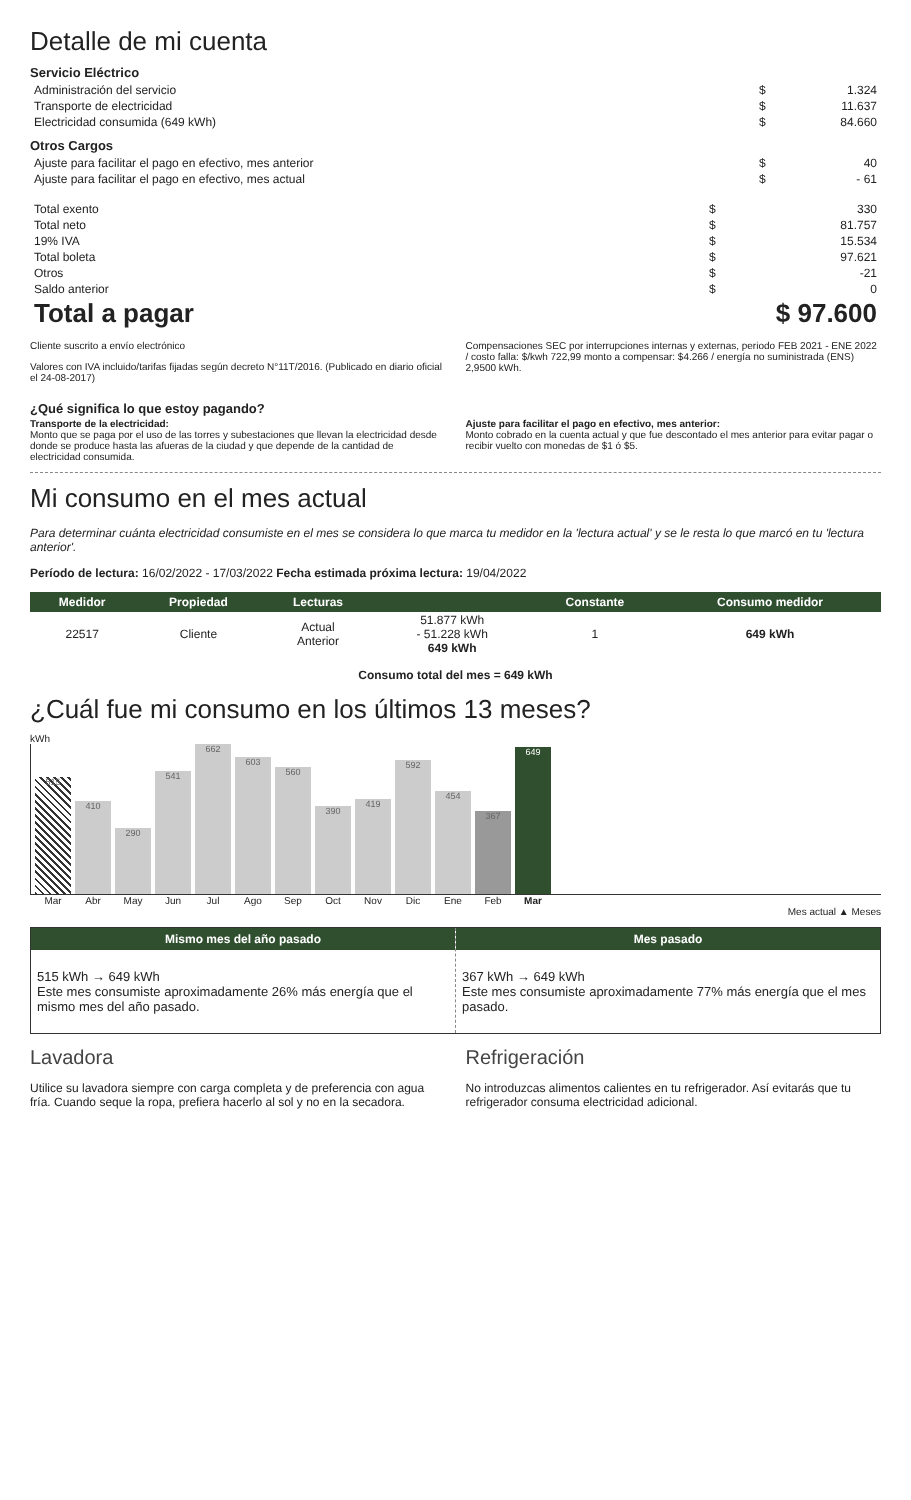Detalle de mi cuenta
Servicio Eléctrico
| Administración del servicio | $ | 1.324 |
| Transporte de electricidad | $ | 11.637 |
| Electricidad consumida (649 kWh) | $ | 84.660 |
Otros Cargos
| Ajuste para facilitar el pago en efectivo, mes anterior | $ | 40 |
| Ajuste para facilitar el pago en efectivo, mes actual | $ | - 61 |
| Total exento | $ | 330 |
| Total neto | $ | 81.757 |
| 19% IVA | $ | 15.534 |
| Total boleta | $ | 97.621 |
| Otros | $ | -21 |
| Saldo anterior | $ | 0 |
| Total a pagar | | $ 97.600 |
Cliente suscrito a envío electrónico
Valores con IVA incluido/tarifas fijadas según decreto N°11T/2016. (Publicado en diario oficial el 24-08-2017)
Compensaciones SEC por interrupciones internas y externas, periodo FEB 2021 - ENE 2022 / costo falla: $/kwh 722,99 monto a compensar: $4.266 / energía no suministrada (ENS) 2,9500 kWh.
¿Qué significa lo que estoy pagando?
Transporte de la electricidad:
Monto que se paga por el uso de las torres y subestaciones que llevan la electricidad desde donde se produce hasta las afueras de la ciudad y que depende de la cantidad de electricidad consumida.
Ajuste para facilitar el pago en efectivo, mes anterior:
Monto cobrado en la cuenta actual y que fue descontado el mes anterior para evitar pagar o recibir vuelto con monedas de $1 ó $5.
Mi consumo en el mes actual
Para determinar cuánta electricidad consumiste en el mes se considera lo que marca tu medidor en la 'lectura actual' y se le resta lo que marcó en tu 'lectura anterior'.
Período de lectura: 16/02/2022 - 17/03/2022 Fecha estimada próxima lectura: 19/04/2022
| Medidor | Propiedad | Lecturas | | Constante | Consumo medidor |
| --- | --- | --- | --- | --- | --- |
| 22517 | Cliente | Actual Anterior | 51.877 kWh - 51.228 kWh 649 kWh | 1 | 649 kWh |
Consumo total del mes = 649 kWh
¿Cuál fue mi consumo en los últimos 13 meses?
kWh
515
410
290
541
662
603
560
390
419
592
454
367
649
Mar Abr May Jun Jul Ago Sep Oct Nov Dic Ene Feb Mar
Mes actual ▲ Meses
Mismo mes del año pasado
515 kWh → 649 kWh
Este mes consumiste aproximadamente 26% más energía que el mismo mes del año pasado.
Mes pasado
367 kWh → 649 kWh
Este mes consumiste aproximadamente 77% más energía que el mes pasado.
Lavadora
Utilice su lavadora siempre con carga completa y de preferencia con agua fría. Cuando seque la ropa, prefiera hacerlo al sol y no en la secadora.
Refrigeración
No introduzcas alimentos calientes en tu refrigerador. Así evitarás que tu refrigerador consuma electricidad adicional.